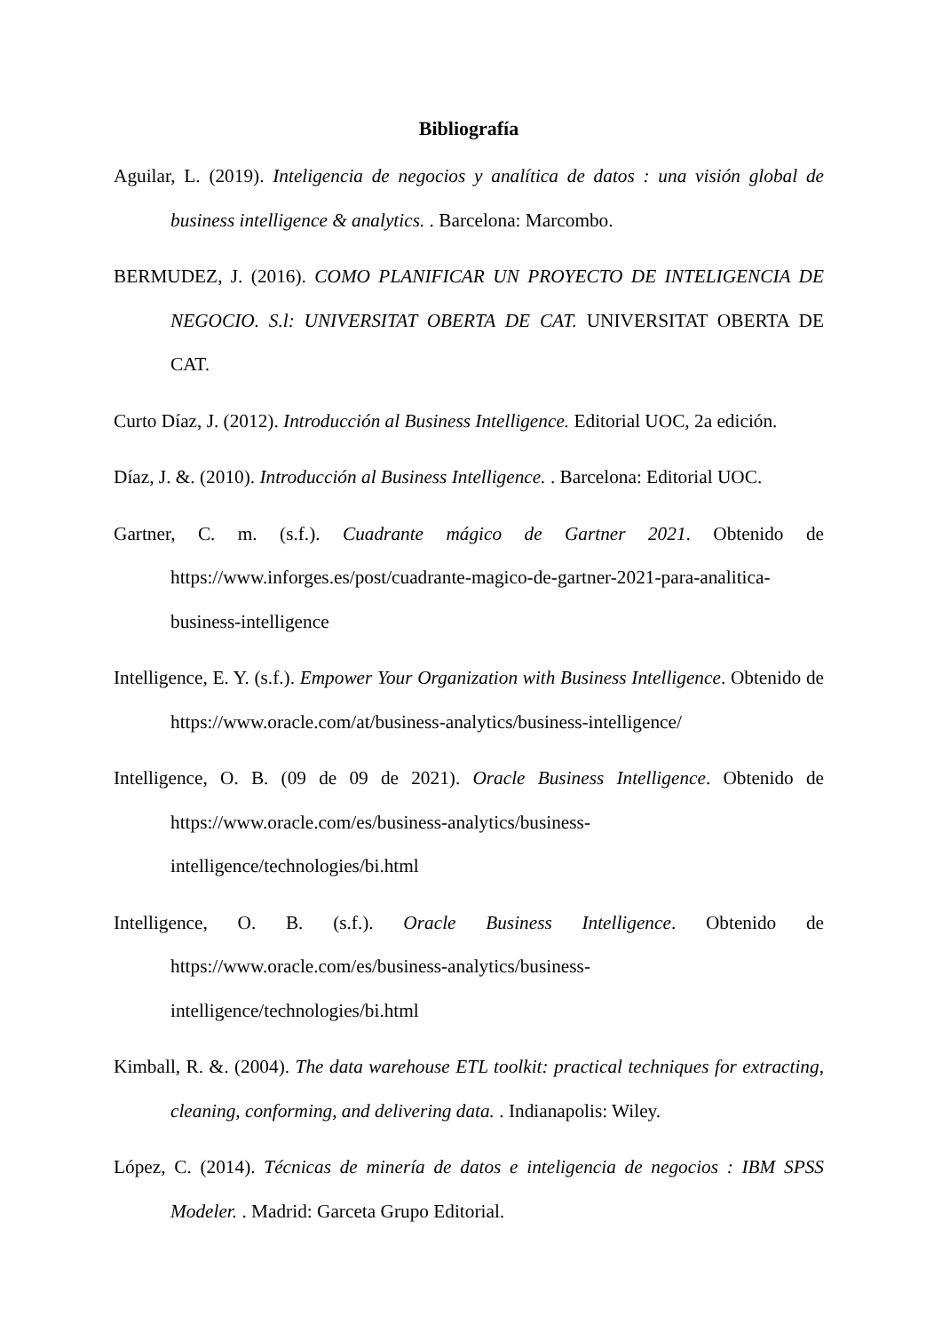Bibliografía
Aguilar, L. (2019). Inteligencia de negocios y analítica de datos : una visión global de business intelligence & analytics. . Barcelona: Marcombo.
BERMUDEZ, J. (2016). COMO PLANIFICAR UN PROYECTO DE INTELIGENCIA DE NEGOCIO. S.l: UNIVERSITAT OBERTA DE CAT. UNIVERSITAT OBERTA DE CAT.
Curto Díaz, J. (2012). Introducción al Business Intelligence. Editorial UOC, 2a edición.
Díaz, J. &. (2010). Introducción al Business Intelligence. . Barcelona: Editorial UOC.
Gartner, C. m. (s.f.). Cuadrante mágico de Gartner 2021. Obtenido de https://www.inforges.es/post/cuadrante-magico-de-gartner-2021-para-analitica-business-intelligence
Intelligence, E. Y. (s.f.). Empower Your Organization with Business Intelligence. Obtenido de https://www.oracle.com/at/business-analytics/business-intelligence/
Intelligence, O. B. (09 de 09 de 2021). Oracle Business Intelligence. Obtenido de https://www.oracle.com/es/business-analytics/business-intelligence/technologies/bi.html
Intelligence, O. B. (s.f.). Oracle Business Intelligence. Obtenido de https://www.oracle.com/es/business-analytics/business-intelligence/technologies/bi.html
Kimball, R. &. (2004). The data warehouse ETL toolkit: practical techniques for extracting, cleaning, conforming, and delivering data. . Indianapolis: Wiley.
López, C. (2014). Técnicas de minería de datos e inteligencia de negocios : IBM SPSS Modeler. . Madrid: Garceta Grupo Editorial.